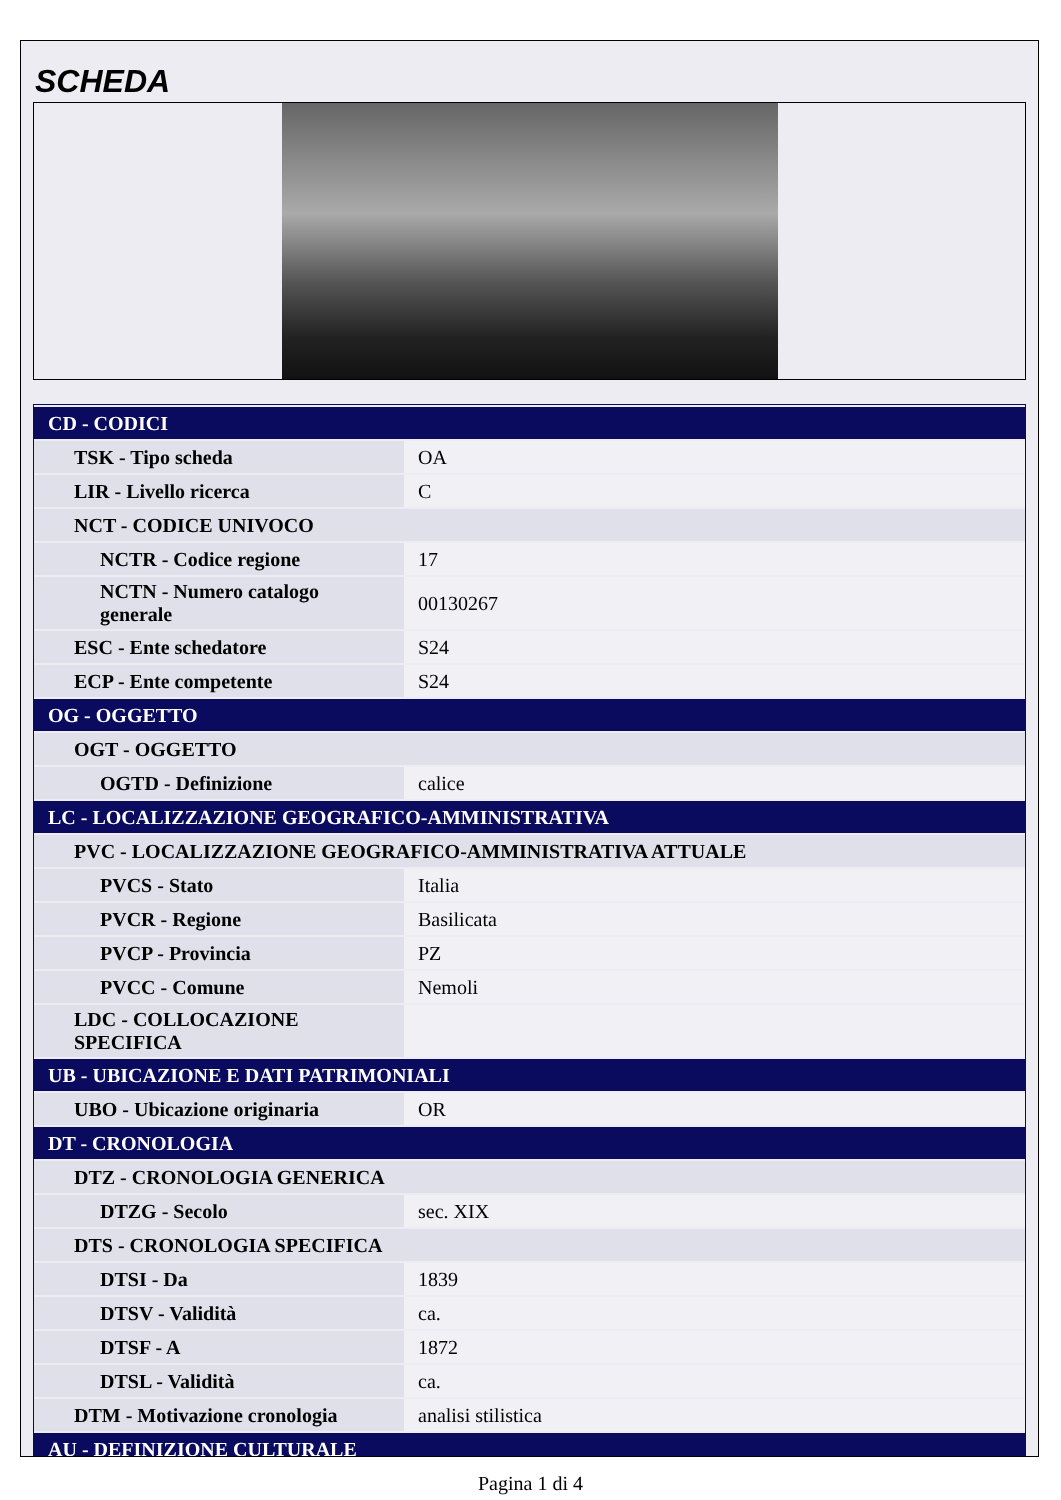SCHEDA
| CD - CODICI | |
| TSK - Tipo scheda | OA |
| LIR - Livello ricerca | C |
| NCT - CODICE UNIVOCO | |
| NCTR - Codice regione | 17 |
| NCTN - Numero catalogo generale | 00130267 |
| ESC - Ente schedatore | S24 |
| ECP - Ente competente | S24 |
| OG - OGGETTO | |
| OGT - OGGETTO | |
| OGTD - Definizione | calice |
| LC - LOCALIZZAZIONE GEOGRAFICO-AMMINISTRATIVA | |
| PVC - LOCALIZZAZIONE GEOGRAFICO-AMMINISTRATIVA ATTUALE | |
| PVCS - Stato | Italia |
| PVCR - Regione | Basilicata |
| PVCP - Provincia | PZ |
| PVCC - Comune | Nemoli |
| LDC - COLLOCAZIONE SPECIFICA | |
| UB - UBICAZIONE E DATI PATRIMONIALI | |
| UBO - Ubicazione originaria | OR |
| DT - CRONOLOGIA | |
| DTZ - CRONOLOGIA GENERICA | |
| DTZG - Secolo | sec. XIX |
| DTS - CRONOLOGIA SPECIFICA | |
| DTSI - Da | 1839 |
| DTSV - Validità | ca. |
| DTSF - A | 1872 |
| DTSL - Validità | ca. |
| DTM - Motivazione cronologia | analisi stilistica |
| AU - DEFINIZIONE CULTURALE | |
Pagina 1 di 4